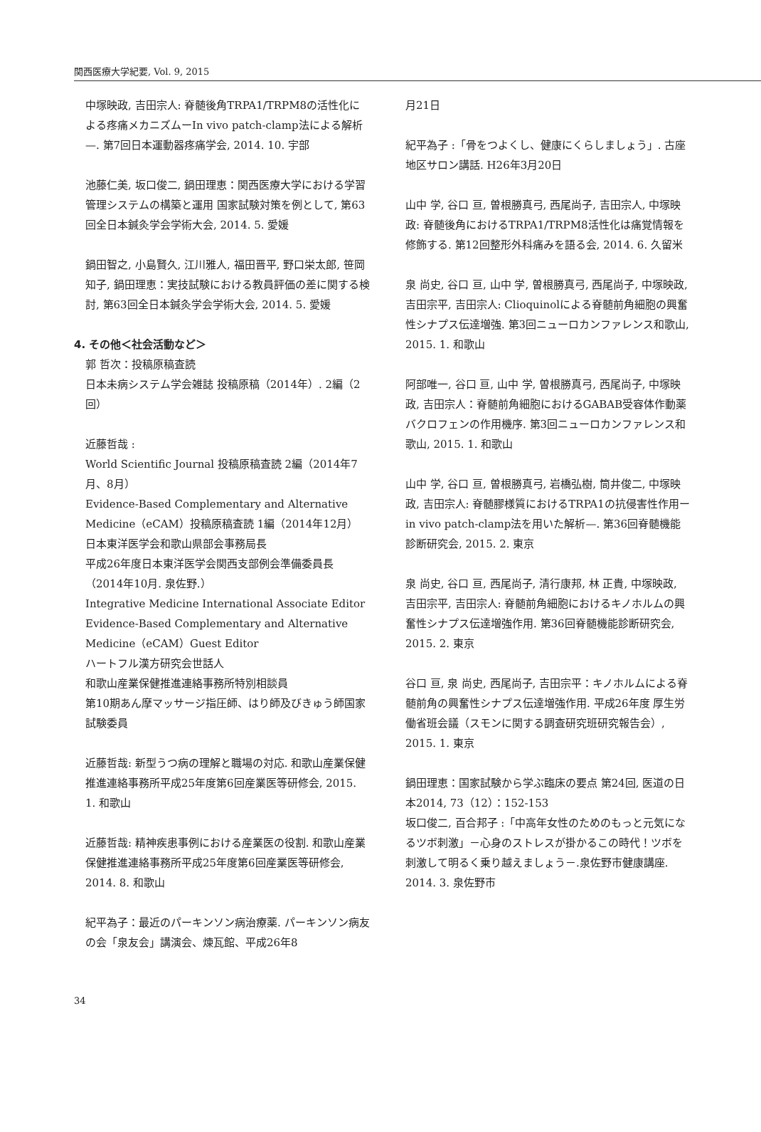関西医療大学紀要, Vol. 9, 2015
中塚映政, 吉田宗人: 脊髄後角TRPA1/TRPM8の活性化による疼痛メカニズムーIn vivo patch-clamp法による解析—. 第7回日本運動器疼痛学会, 2014. 10. 宇部
池藤仁美, 坂口俊二, 鍋田理恵：関西医療大学における学習管理システムの構築と運用 国家試験対策を例として, 第63回全日本鍼灸学会学術大会, 2014. 5. 愛媛
鍋田智之, 小島賢久, 江川雅人, 福田晋平, 野口栄太郎, 笹岡知子, 鍋田理恵：実技試験における教員評価の差に関する検討, 第63回全日本鍼灸学会学術大会, 2014. 5. 愛媛
4. その他＜社会活動など＞
郭 哲次：投稿原稿査読
日本未病システム学会雑誌 投稿原稿（2014年）. 2編（2回）
近藤哲哉 :
World Scientific Journal 投稿原稿査読 2編（2014年7月、8月）
Evidence-Based Complementary and Alternative Medicine（eCAM）投稿原稿査読 1編（2014年12月）
日本東洋医学会和歌山県部会事務局長
平成26年度日本東洋医学会関西支部例会準備委員長（2014年10月. 泉佐野.）
Integrative Medicine International Associate Editor
Evidence-Based Complementary and Alternative Medicine（eCAM）Guest Editor
ハートフル漢方研究会世話人
和歌山産業保健推進連絡事務所特別相談員
第10期あん摩マッサージ指圧師、はり師及びきゅう師国家試験委員
近藤哲哉: 新型うつ病の理解と職場の対応. 和歌山産業保健推進連絡事務所平成25年度第6回産業医等研修会, 2015. 1. 和歌山
近藤哲哉: 精神疾患事例における産業医の役割. 和歌山産業保健推進連絡事務所平成25年度第6回産業医等研修会, 2014. 8. 和歌山
紀平為子：最近のパーキンソン病治療薬. パーキンソン病友の会「泉友会」講演会、煉瓦館、平成26年8
月21日
紀平為子 :「骨をつよくし、健康にくらしましょう」. 古座地区サロン講話. H26年3月20日
山中 学, 谷口 亘, 曽根勝真弓, 西尾尚子, 吉田宗人, 中塚映政: 脊髄後角におけるTRPA1/TRPM8活性化は痛覚情報を修飾する. 第12回整形外科痛みを語る会, 2014. 6. 久留米
泉 尚史, 谷口 亘, 山中 学, 曽根勝真弓, 西尾尚子, 中塚映政, 吉田宗平, 吉田宗人: Clioquinolによる脊髄前角細胞の興奮性シナプス伝達増強. 第3回ニューロカンファレンス和歌山, 2015. 1. 和歌山
阿部唯一, 谷口 亘, 山中 学, 曽根勝真弓, 西尾尚子, 中塚映政, 吉田宗人：脊髄前角細胞におけるGABAB受容体作動薬バクロフェンの作用機序. 第3回ニューロカンファレンス和歌山, 2015. 1. 和歌山
山中 学, 谷口 亘, 曽根勝真弓, 岩橋弘樹, 筒井俊二, 中塚映政, 吉田宗人: 脊髄膠様質におけるTRPA1の抗侵害性作用ーin vivo patch-clamp法を用いた解析—. 第36回脊髄機能診断研究会, 2015. 2. 東京
泉 尚史, 谷口 亘, 西尾尚子, 清行康邦, 林 正貴, 中塚映政, 吉田宗平, 吉田宗人: 脊髄前角細胞におけるキノホルムの興奮性シナプス伝達増強作用. 第36回脊髄機能診断研究会, 2015. 2. 東京
谷口 亘, 泉 尚史, 西尾尚子, 吉田宗平：キノホルムによる脊髄前角の興奮性シナプス伝達増強作用. 平成26年度 厚生労働省班会議（スモンに関する調査研究班研究報告会）, 2015. 1. 東京
鍋田理恵：国家試験から学ぶ臨床の要点 第24回, 医道の日本2014, 73（12）：152-153
坂口俊二, 百合邦子 :「中高年女性のためのもっと元気になるツボ刺激」－心身のストレスが掛かるこの時代！ツボを刺激して明るく乗り越えましょう－.泉佐野市健康講座. 2014. 3. 泉佐野市
34